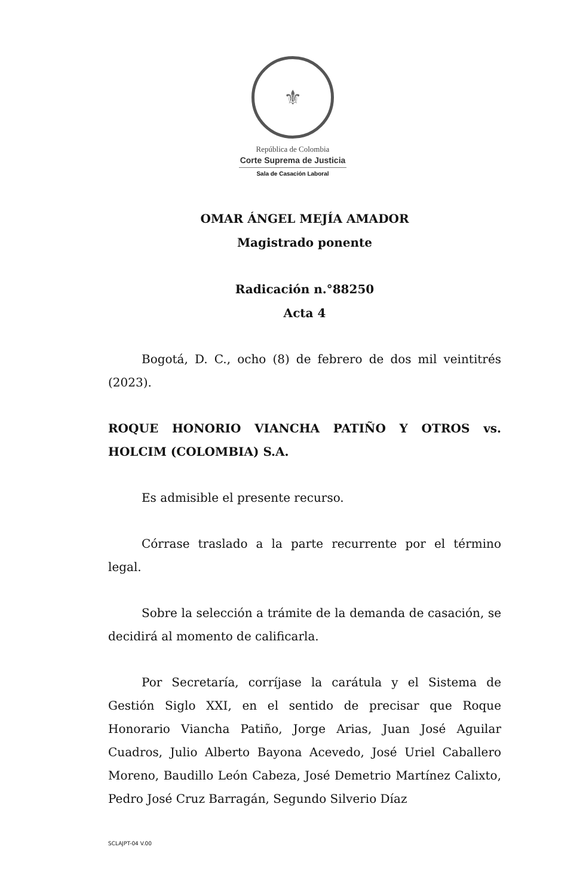⚜
República de Colombia
Corte Suprema de Justicia
Sala de Casación Laboral
OMAR ÁNGEL MEJÍA AMADOR
Magistrado ponente
Radicación n.°88250
Acta 4
Bogotá, D. C., ocho (8) de febrero de dos mil veintitrés (2023).
ROQUE HONORIO VIANCHA PATIÑO Y OTROS vs. HOLCIM (COLOMBIA) S.A.
Es admisible el presente recurso.
Córrase traslado a la parte recurrente por el término legal.
Sobre la selección a trámite de la demanda de casación, se decidirá al momento de calificarla.
Por Secretaría, corríjase la carátula y el Sistema de Gestión Siglo XXI, en el sentido de precisar que Roque Honorario Viancha Patiño, Jorge Arias, Juan José Aguilar Cuadros, Julio Alberto Bayona Acevedo, José Uriel Caballero Moreno, Baudillo León Cabeza, José Demetrio Martínez Calixto, Pedro José Cruz Barragán, Segundo Silverio Díaz
SCLAJPT-04 V.00